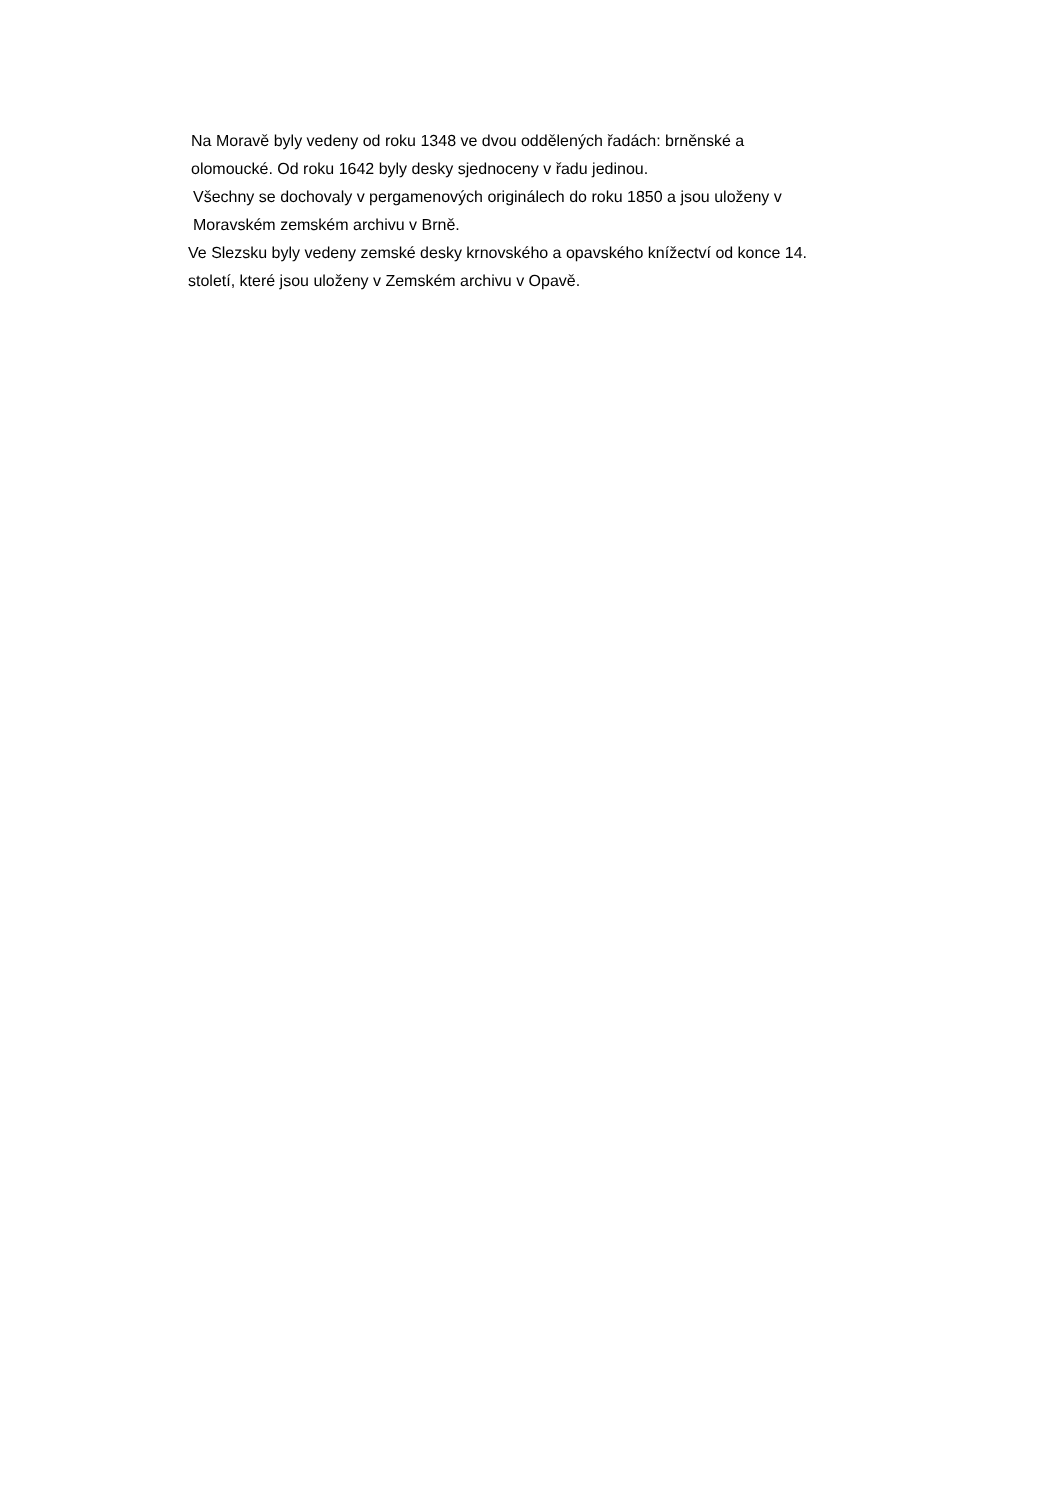Na Moravě byly vedeny od roku 1348 ve dvou oddělených řadách: brněnské a
olomoucké. Od roku 1642 byly desky sjednoceny v řadu jedinou.
Všechny se dochovaly v pergamenových originálech do roku 1850 a jsou uloženy v
Moravském zemském archivu v Brně.
Ve Slezsku byly vedeny zemské desky krnovského a opavského knížectví od konce 14.
století, které jsou uloženy v Zemském archivu v Opavě.